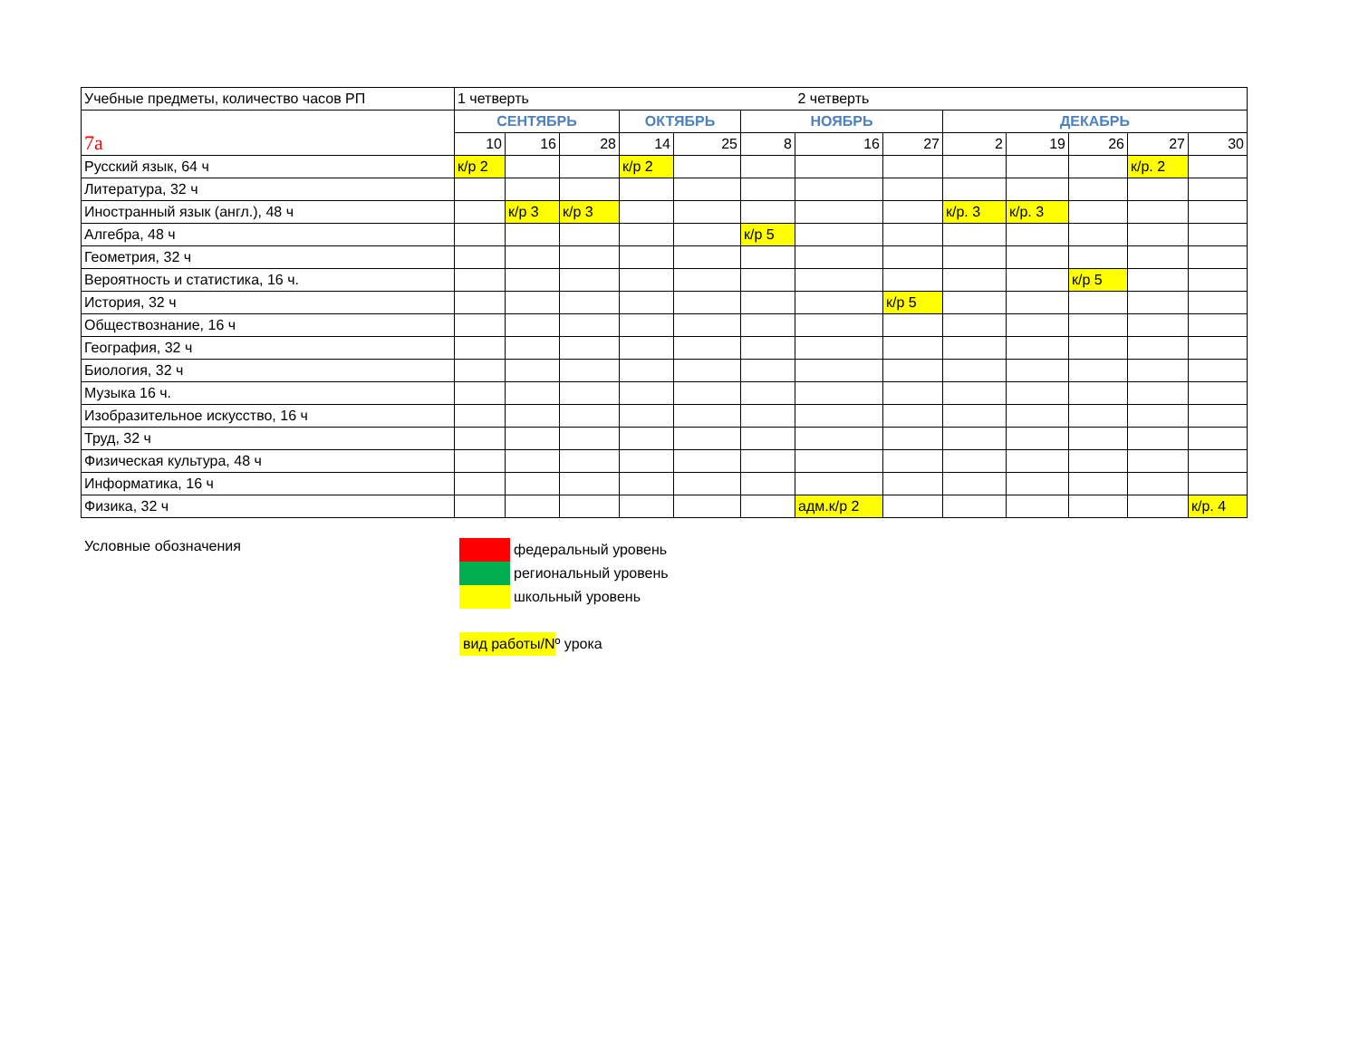| Учебные предметы, количество часов РП | 1 четверть | | | | | | 2 четверть | | | | | | |
| 7а | СЕНТЯБРЬ | | | ОКТЯБРЬ | | НОЯБРЬ | | | ДЕКАБРЬ | | | | |
| | 10 | 16 | 28 | 14 | 25 | 8 | 16 | 27 | 2 | 19 | 26 | 27 | 30 |
| Русский язык, 64 ч | к/р 2 | | | к/р 2 | | | | | | | | к/р. 2 | |
| Литература, 32 ч | | | | | | | | | | | | | |
| Иностранный язык (англ.), 48 ч | | к/р 3 | к/р 3 | | | | | | к/р. 3 | к/р. 3 | | | |
| Алгебра, 48 ч | | | | | | к/р 5 | | | | | | | |
| Геометрия, 32 ч | | | | | | | | | | | | | |
| Вероятность и статистика, 16 ч. | | | | | | | | | | | к/р 5 | | |
| История, 32 ч | | | | | | | | к/р 5 | | | | | |
| Обществознание, 16 ч | | | | | | | | | | | | | |
| География, 32 ч | | | | | | | | | | | | | |
| Биология, 32 ч | | | | | | | | | | | | | |
| Музыка 16 ч. | | | | | | | | | | | | | |
| Изобразительное искусство, 16 ч | | | | | | | | | | | | | |
| Труд, 32 ч | | | | | | | | | | | | | |
| Физическая культура, 48 ч | | | | | | | | | | | | | |
| Информатика, 16 ч | | | | | | | | | | | | | |
| Физика, 32 ч | | | | | | | адм.к/р 2 | | | | | | к/р. 4 |
Условные обозначения
федеральный уровень
региональный уровень
школьный уровень
вид работы/N º урока